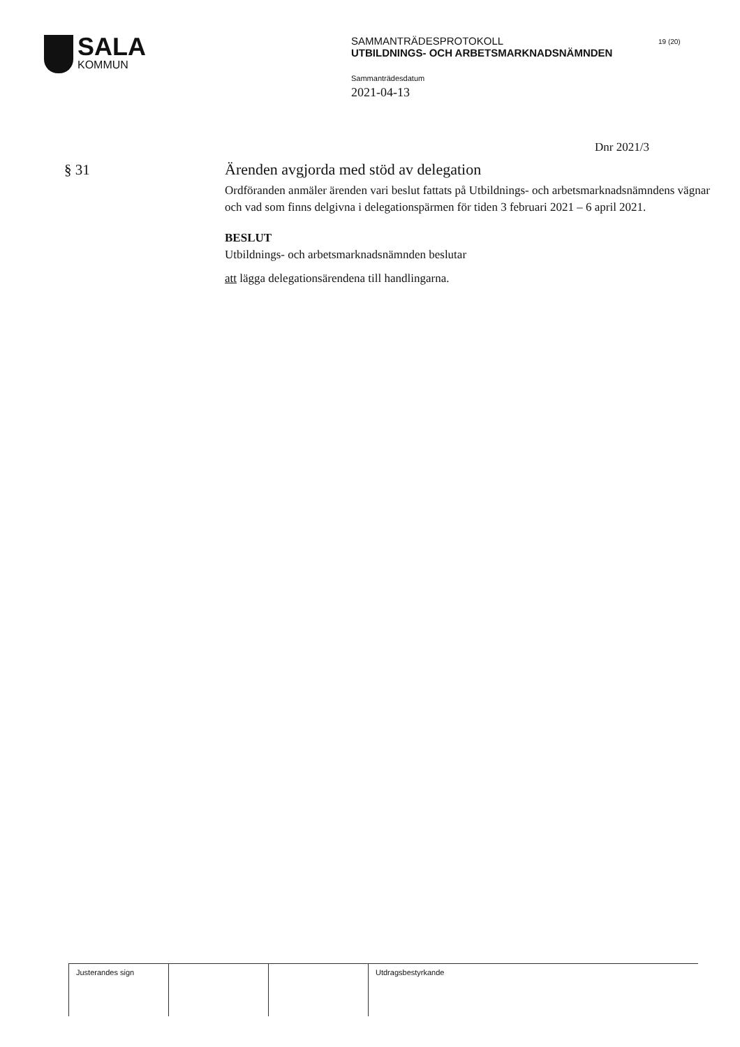SALA
KOMMUN
SAMMANTRÄDESPROTOKOLL
UTBILDNINGS- OCH ARBETSMARKNADSNÄMNDEN
Sammanträdesdatum
2021-04-13
19 (20)
Dnr 2021/3
§ 31
Ärenden avgjorda med stöd av delegation
Ordföranden anmäler ärenden vari beslut fattats på Utbildnings- och arbetsmarknadsnämndens vägnar och vad som finns delgivna i delegationspärmen för tiden 3 februari 2021 – 6 april 2021.
BESLUT
Utbildnings- och arbetsmarknadsnämnden beslutar
att lägga delegationsärendena till handlingarna.
Justerandes sign Utdragsbestyrkande